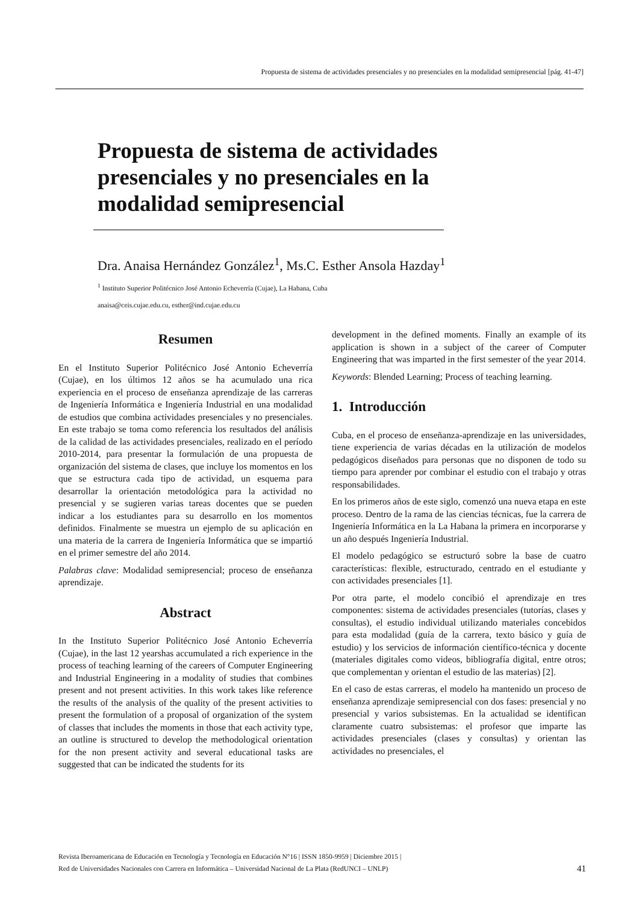Propuesta de sistema de actividades presenciales y no presenciales en la modalidad semipresencial [pág. 41-47]
Propuesta de sistema de actividades presenciales y no presenciales en la modalidad semipresencial
Dra. Anaisa Hernández González<sup>1</sup>, Ms.C. Esther Ansola Hazday<sup>1</sup>
<sup>1</sup> Instituto Superior Politécnico José Antonio Echeverría (Cujae), La Habana, Cuba
anaisa@ceis.cujae.edu.cu, esther@ind.cujae.edu.cu
Resumen
En el Instituto Superior Politécnico José Antonio Echeverría (Cujae), en los últimos 12 años se ha acumulado una rica experiencia en el proceso de enseñanza aprendizaje de las carreras de Ingeniería Informática e Ingeniería Industrial en una modalidad de estudios que combina actividades presenciales y no presenciales. En este trabajo se toma como referencia los resultados del análisis de la calidad de las actividades presenciales, realizado en el período 2010-2014, para presentar la formulación de una propuesta de organización del sistema de clases, que incluye los momentos en los que se estructura cada tipo de actividad, un esquema para desarrollar la orientación metodológica para la actividad no presencial y se sugieren varias tareas docentes que se pueden indicar a los estudiantes para su desarrollo en los momentos definidos. Finalmente se muestra un ejemplo de su aplicación en una materia de la carrera de Ingeniería Informática que se impartió en el primer semestre del año 2014.
Palabras clave: Modalidad semipresencial; proceso de enseñanza aprendizaje.
Abstract
In the Instituto Superior Politécnico José Antonio Echeverría (Cujae), in the last 12 yearshas accumulated a rich experience in the process of teaching learning of the careers of Computer Engineering and Industrial Engineering in a modality of studies that combines present and not present activities. In this work takes like reference the results of the analysis of the quality of the present activities to present the formulation of a proposal of organization of the system of classes that includes the moments in those that each activity type, an outline is structured to develop the methodological orientation for the non present activity and several educational tasks are suggested that can be indicated the students for its
development in the defined moments. Finally an example of its application is shown in a subject of the career of Computer Engineering that was imparted in the first semester of the year 2014.
Keywords: Blended Learning; Process of teaching learning.
1. Introducción
Cuba, en el proceso de enseñanza-aprendizaje en las universidades, tiene experiencia de varias décadas en la utilización de modelos pedagógicos diseñados para personas que no disponen de todo su tiempo para aprender por combinar el estudio con el trabajo y otras responsabilidades.
En los primeros años de este siglo, comenzó una nueva etapa en este proceso. Dentro de la rama de las ciencias técnicas, fue la carrera de Ingeniería Informática en la La Habana la primera en incorporarse y un año después Ingeniería Industrial.
El modelo pedagógico se estructuró sobre la base de cuatro características: flexible, estructurado, centrado en el estudiante y con actividades presenciales [1].
Por otra parte, el modelo concibió el aprendizaje en tres componentes: sistema de actividades presenciales (tutorías, clases y consultas), el estudio individual utilizando materiales concebidos para esta modalidad (guía de la carrera, texto básico y guía de estudio) y los servicios de información científico-técnica y docente (materiales digitales como videos, bibliografía digital, entre otros; que complementan y orientan el estudio de las materias) [2].
En el caso de estas carreras, el modelo ha mantenido un proceso de enseñanza aprendizaje semipresencial con dos fases: presencial y no presencial y varios subsistemas. En la actualidad se identifican claramente cuatro subsistemas: el profesor que imparte las actividades presenciales (clases y consultas) y orientan las actividades no presenciales, el
Revista Iberoamericana de Educación en Tecnología y Tecnología en Educación N°16 | ISSN 1850-9959 | Diciembre 2015 |
Red de Universidades Nacionales con Carrera en Informática – Universidad Nacional de La Plata (RedUNCI – UNLP)
41